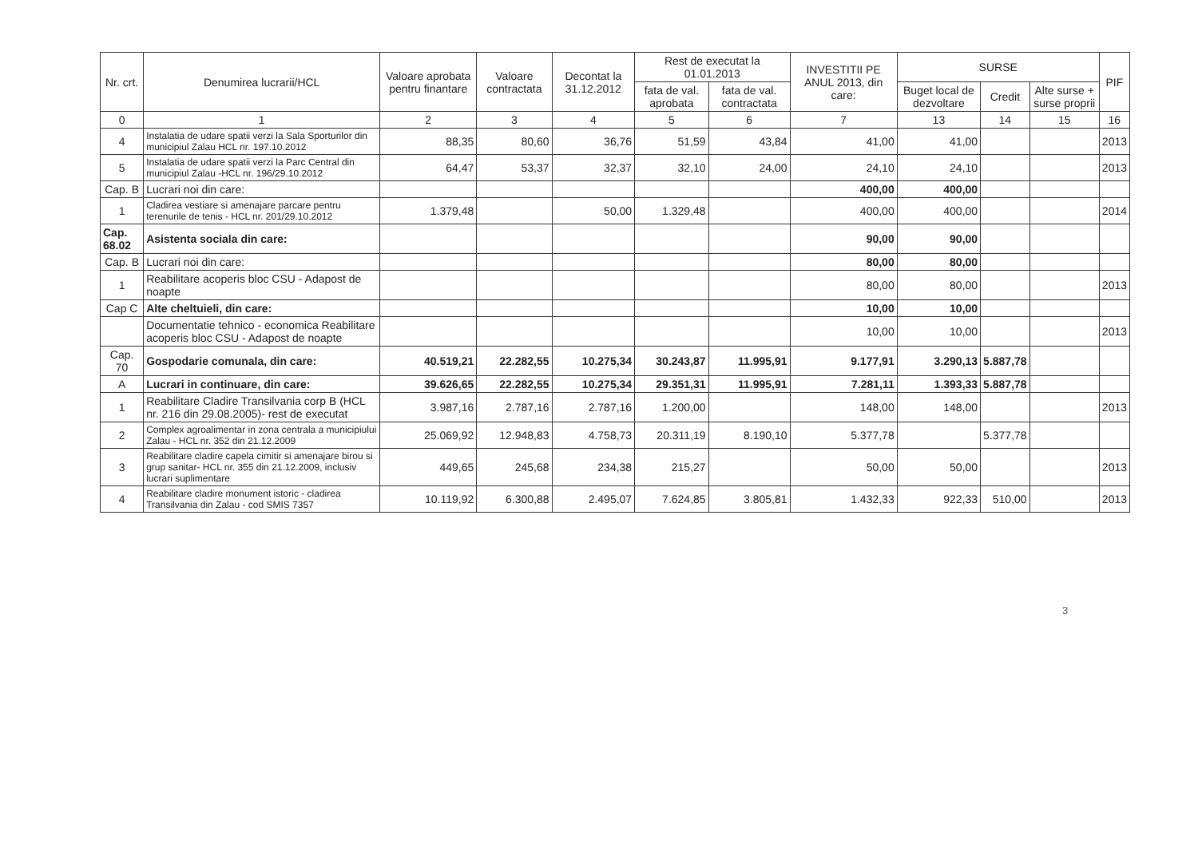| Nr. crt. | Denumirea lucrarii/HCL | Valoare aprobata pentru finantare | Valoare contractata | Decontat la 31.12.2012 | Rest de executat la 01.01.2013 | | INVESTITII PE ANUL 2013, din care: | SURSE | | | PIF |
| --- | --- | --- | --- | --- | --- | --- | --- | --- | --- | --- | --- |
| | | | | | fata de val. aprobata | fata de val. contractata | | Buget local de dezvoltare | Credit | Alte surse + surse proprii | |
| 0 | 1 | 2 | 3 | 4 | 5 | 6 | 7 | 13 | 14 | 15 | 16 |
| 4 | Instalatia de udare spatii verzi la Sala Sporturilor din municipiul Zalau HCL nr. 197.10.2012 | 88,35 | 80,60 | 36,76 | 51,59 | 43,84 | 41,00 | 41,00 | | | 2013 |
| 5 | Instalatia de udare spatii verzi la Parc Central din municipiul Zalau -HCL nr. 196/29.10.2012 | 64,47 | 53,37 | 32,37 | 32,10 | 24,00 | 24,10 | 24,10 | | | 2013 |
| Cap. B | Lucrari noi din care: | | | | | | 400,00 | 400,00 | | | |
| 1 | Cladirea vestiare si amenajare parcare pentru terenurile de tenis - HCL nr. 201/29.10.2012 | 1.379,48 | | 50,00 | 1.329,48 | | 400,00 | 400,00 | | | 2014 |
| Cap. 68.02 | Asistenta sociala din care: | | | | | | 90,00 | 90,00 | | | |
| Cap. B | Lucrari noi din care: | | | | | | 80,00 | 80,00 | | | |
| 1 | Reabilitare acoperis bloc CSU - Adapost de noapte | | | | | | 80,00 | 80,00 | | | 2013 |
| Cap C | Alte cheltuieli, din care: | | | | | | 10,00 | 10,00 | | | |
| | Documentatie tehnico - economica Reabilitare acoperis bloc CSU - Adapost de noapte | | | | | | 10,00 | 10,00 | | | 2013 |
| Cap. 70 | Gospodarie comunala, din care: | 40.519,21 | 22.282,55 | 10.275,34 | 30.243,87 | 11.995,91 | 9.177,91 | 3.290,13 | 5.887,78 | | |
| A | Lucrari in continuare, din care: | 39.626,65 | 22.282,55 | 10.275,34 | 29.351,31 | 11.995,91 | 7.281,11 | 1.393,33 | 5.887,78 | | |
| 1 | Reabilitare Cladire Transilvania corp B (HCL nr. 216 din 29.08.2005)- rest de executat | 3.987,16 | 2.787,16 | 2.787,16 | 1.200,00 | | 148,00 | 148,00 | | | 2013 |
| 2 | Complex agroalimentar in zona centrala a municipiului Zalau - HCL nr. 352 din 21.12.2009 | 25.069,92 | 12.948,83 | 4.758,73 | 20.311,19 | 8.190,10 | 5.377,78 | | 5.377,78 | | |
| 3 | Reabilitare cladire capela cimitir si amenajare birou si grup sanitar- HCL nr. 355 din 21.12.2009, inclusiv lucrari suplimentare | 449,65 | 245,68 | 234,38 | 215,27 | | 50,00 | 50,00 | | | 2013 |
| 4 | Reabilitare cladire monument istoric - cladirea Transilvania din Zalau - cod SMIS 7357 | 10.119,92 | 6.300,88 | 2.495,07 | 7.624,85 | 3.805,81 | 1.432,33 | 922,33 | 510,00 | | 2013 |
3